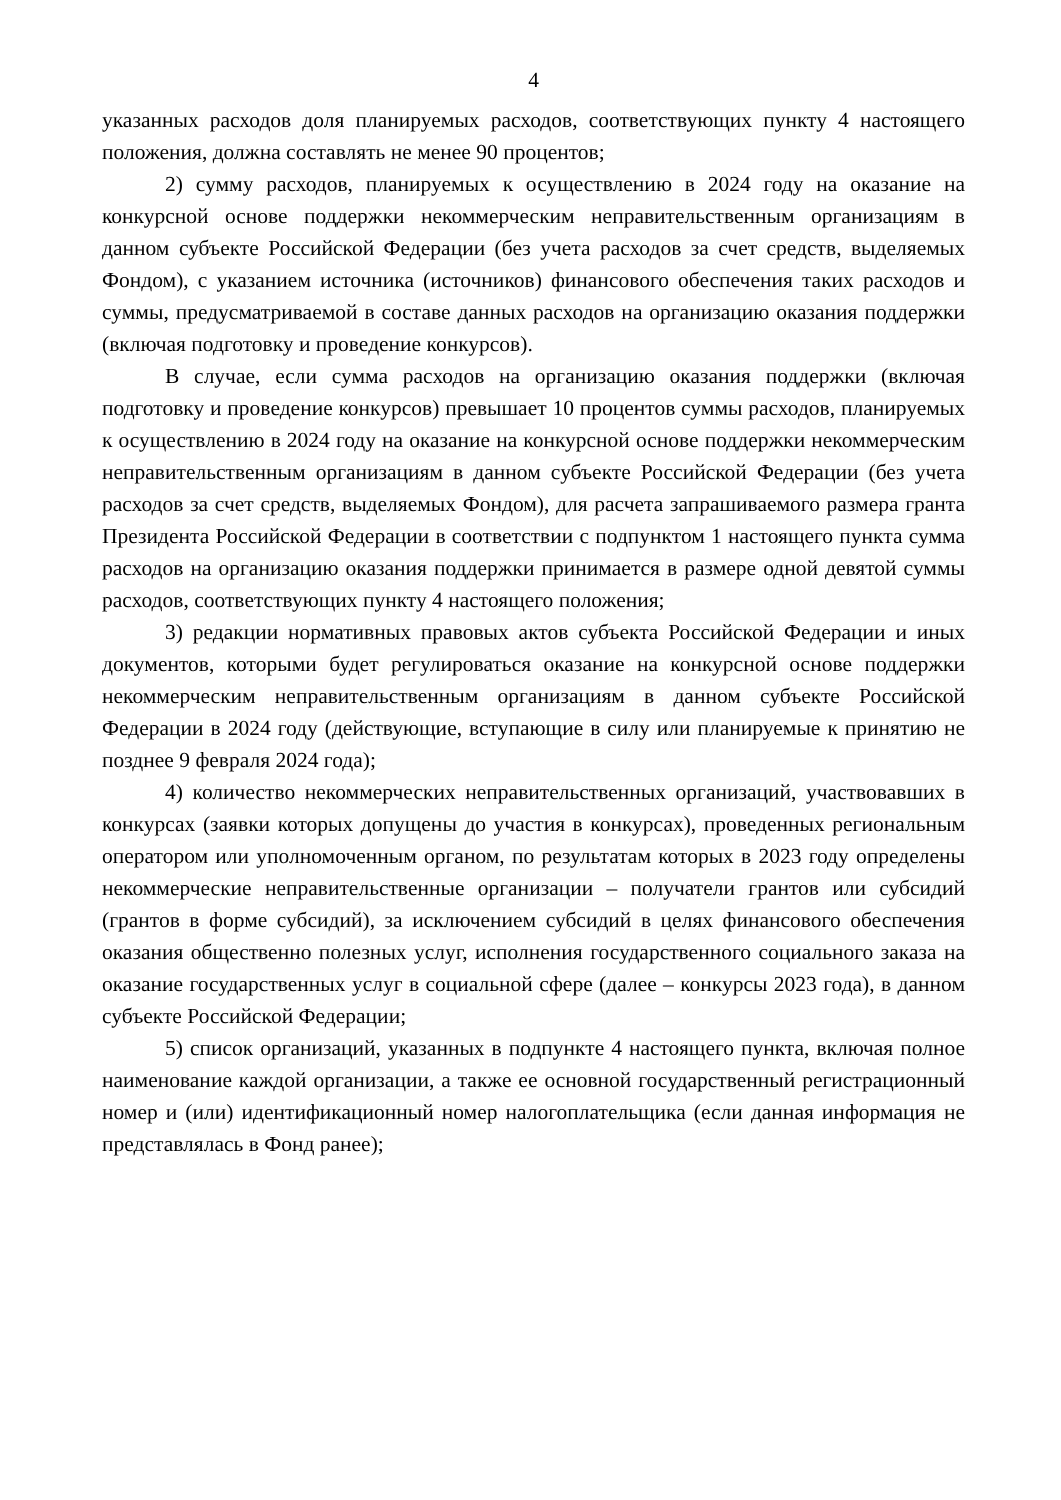4
указанных расходов доля планируемых расходов, соответствующих пункту 4 настоящего положения, должна составлять не менее 90 процентов;
2) сумму расходов, планируемых к осуществлению в 2024 году на оказание на конкурсной основе поддержки некоммерческим неправительственным организациям в данном субъекте Российской Федерации (без учета расходов за счет средств, выделяемых Фондом), с указанием источника (источников) финансового обеспечения таких расходов и суммы, предусматриваемой в составе данных расходов на организацию оказания поддержки (включая подготовку и проведение конкурсов).
В случае, если сумма расходов на организацию оказания поддержки (включая подготовку и проведение конкурсов) превышает 10 процентов суммы расходов, планируемых к осуществлению в 2024 году на оказание на конкурсной основе поддержки некоммерческим неправительственным организациям в данном субъекте Российской Федерации (без учета расходов за счет средств, выделяемых Фондом), для расчета запрашиваемого размера гранта Президента Российской Федерации в соответствии с подпунктом 1 настоящего пункта сумма расходов на организацию оказания поддержки принимается в размере одной девятой суммы расходов, соответствующих пункту 4 настоящего положения;
3) редакции нормативных правовых актов субъекта Российской Федерации и иных документов, которыми будет регулироваться оказание на конкурсной основе поддержки некоммерческим неправительственным организациям в данном субъекте Российской Федерации в 2024 году (действующие, вступающие в силу или планируемые к принятию не позднее 9 февраля 2024 года);
4) количество некоммерческих неправительственных организаций, участвовавших в конкурсах (заявки которых допущены до участия в конкурсах), проведенных региональным оператором или уполномоченным органом, по результатам которых в 2023 году определены некоммерческие неправительственные организации – получатели грантов или субсидий (грантов в форме субсидий), за исключением субсидий в целях финансового обеспечения оказания общественно полезных услуг, исполнения государственного социального заказа на оказание государственных услуг в социальной сфере (далее – конкурсы 2023 года), в данном субъекте Российской Федерации;
5) список организаций, указанных в подпункте 4 настоящего пункта, включая полное наименование каждой организации, а также ее основной государственный регистрационный номер и (или) идентификационный номер налогоплательщика (если данная информация не представлялась в Фонд ранее);